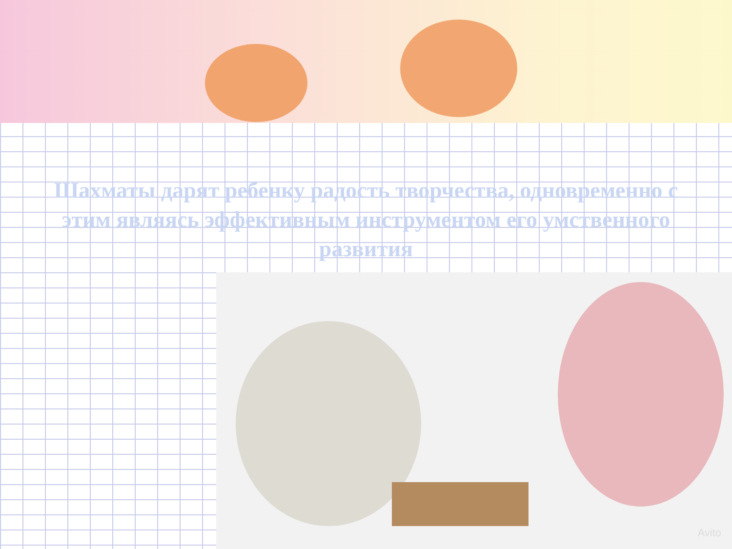Шахматы дарят ребенку радость творчества, одновременно с этим являясь эффективным инструментом его умственного развития
Avito